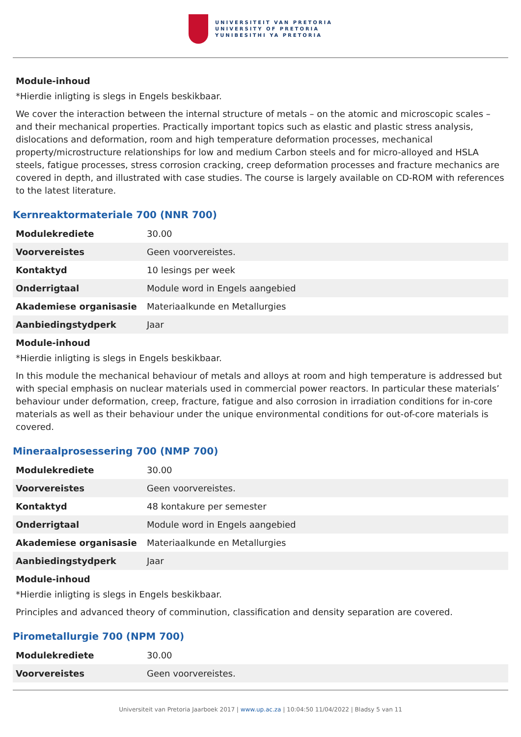UNIVERSITEIT VAN PRETORIA
UNIVERSITY OF PRETORIA
YUNIBESITHI YA PRETORIA
Module-inhoud
*Hierdie inligting is slegs in Engels beskikbaar.
We cover the interaction between the internal structure of metals – on the atomic and microscopic scales – and their mechanical properties. Practically important topics such as elastic and plastic stress analysis, dislocations and deformation, room and high temperature deformation processes, mechanical property/microstructure relationships for low and medium Carbon steels and for micro-alloyed and HSLA steels, fatigue processes, stress corrosion cracking, creep deformation processes and fracture mechanics are covered in depth, and illustrated with case studies. The course is largely available on CD-ROM with references to the latest literature.
Kernreaktormateriale 700 (NNR 700)
| Modulekrediete | 30.00 |
| Voorvereistes | Geen voorvereistes. |
| Kontaktyd | 10 lesings per week |
| Onderrigtaal | Module word in Engels aangebied |
| Akademiese organisasie | Materiaalkunde en Metallurgies |
| Aanbiedingstydperk | Jaar |
Module-inhoud
*Hierdie inligting is slegs in Engels beskikbaar.
In this module the mechanical behaviour of metals and alloys at room and high temperature is addressed but with special emphasis on nuclear materials used in commercial power reactors. In particular these materials’ behaviour under deformation, creep, fracture, fatigue and also corrosion in irradiation conditions for in-core materials as well as their behaviour under the unique environmental conditions for out-of-core materials is covered.
Mineraalprosessering 700 (NMP 700)
| Modulekrediete | 30.00 |
| Voorvereistes | Geen voorvereistes. |
| Kontaktyd | 48 kontakure per semester |
| Onderrigtaal | Module word in Engels aangebied |
| Akademiese organisasie | Materiaalkunde en Metallurgies |
| Aanbiedingstydperk | Jaar |
Module-inhoud
*Hierdie inligting is slegs in Engels beskikbaar.
Principles and advanced theory of comminution, classification and density separation are covered.
Pirometallurgie 700 (NPM 700)
| Modulekrediete | 30.00 |
| Voorvereistes | Geen voorvereistes. |
Universiteit van Pretoria Jaarboek 2017 | www.up.ac.za | 10:04:50 11/04/2022 | Bladsy 5 van 11